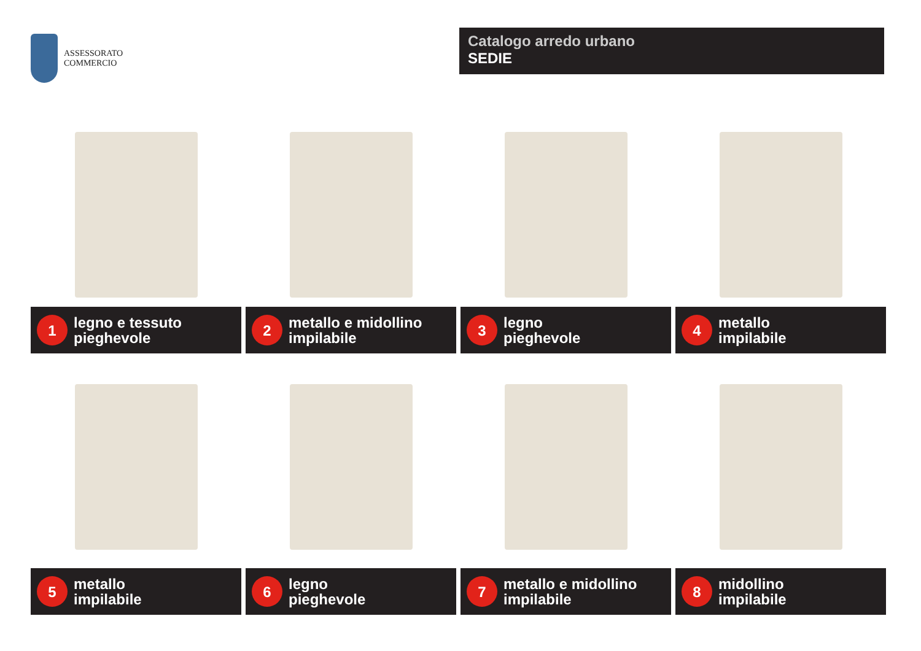ASSESSORATO
COMMERCIO
Catalogo arredo urbano
SEDIE
1 legno e tessuto
pieghevole
2 metallo e midollino
impilabile
3 legno
pieghevole
4 metallo
impilabile
5 metallo
impilabile
6 legno
pieghevole
7 metallo e midollino
impilabile
8 midollino
impilabile